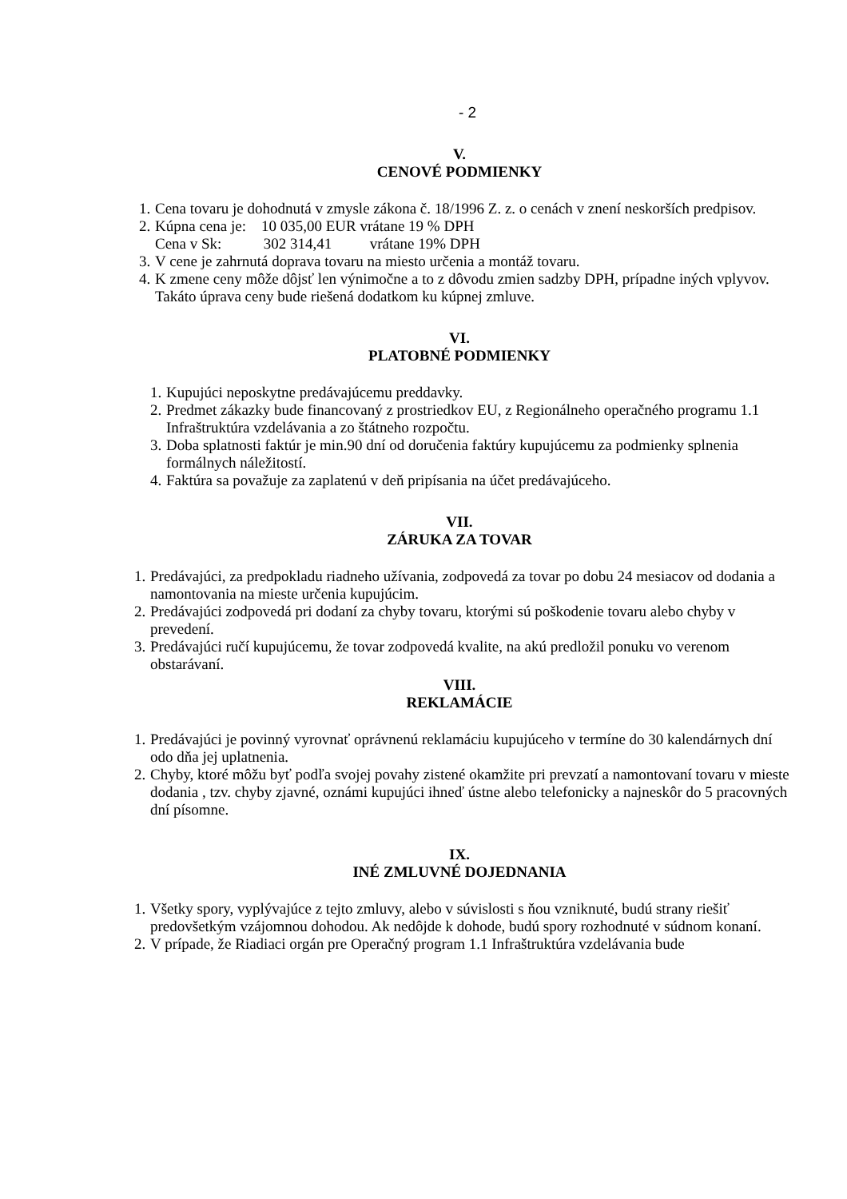- 2
V.
CENOVÉ PODMIENKY
1. Cena tovaru je dohodnutá v zmysle zákona č. 18/1996 Z. z. o cenách v znení neskorších predpisov.
2. Kúpna cena je: 10 035,00 EUR vrátane 19 % DPH
Cena v Sk: 302 314,41 vrátane 19% DPH
3. V cene je zahrnutá doprava tovaru na miesto určenia a montáž tovaru.
4. K zmene ceny môže dôjsť len výnimočne a to z dôvodu zmien sadzby DPH, prípadne iných vplyvov. Takáto úprava ceny bude riešená dodatkom ku kúpnej zmluve.
VI.
PLATOBNÉ PODMIENKY
1. Kupujúci neposkytne predávajúcemu preddavky.
2. Predmet zákazky bude financovaný z prostriedkov EU, z Regionálneho operačného programu 1.1 Infraštruktúra vzdelávania a zo štátneho rozpočtu.
3. Doba splatnosti faktúr je min.90 dní od doručenia faktúry kupujúcemu za podmienky splnenia formálnych náležitostí.
4. Faktúra sa považuje za zaplatenú v deň pripísania na účet predávajúceho.
VII.
ZÁRUKA ZA TOVAR
1. Predávajúci, za predpokladu riadneho užívania, zodpovedá za tovar po dobu 24 mesiacov od dodania a namontovania na mieste určenia kupujúcim.
2. Predávajúci zodpovedá pri dodaní za chyby tovaru, ktorými sú poškodenie tovaru alebo chyby v prevedení.
3. Predávajúci ručí kupujúcemu, že tovar zodpovedá kvalite, na akú predložil ponuku vo verenom obstarávaní.
VIII.
REKLAMÁCIE
1. Predávajúci je povinný vyrovnať oprávnenú reklamáciu kupujúceho v termíne do 30 kalendárnych dní odo dňa jej uplatnenia.
2. Chyby, ktoré môžu byť podľa svojej povahy zistené okamžite pri prevzatí a namontovaní tovaru v mieste dodania , tzv. chyby zjavné, oznámi kupujúci ihneď ústne alebo telefonicky a najneskôr do 5 pracovných dní písomne.
IX.
INÉ ZMLUVNÉ DOJEDNANIA
1. Všetky spory, vyplývajúce z tejto zmluvy, alebo v súvislosti s ňou vzniknuté, budú strany riešiť predovšetkým vzájomnou dohodou. Ak nedôjde k dohode, budú spory rozhodnuté v súdnom konaní.
2. V prípade, že Riadiaci orgán pre Operačný program 1.1 Infraštruktúra vzdelávania bude